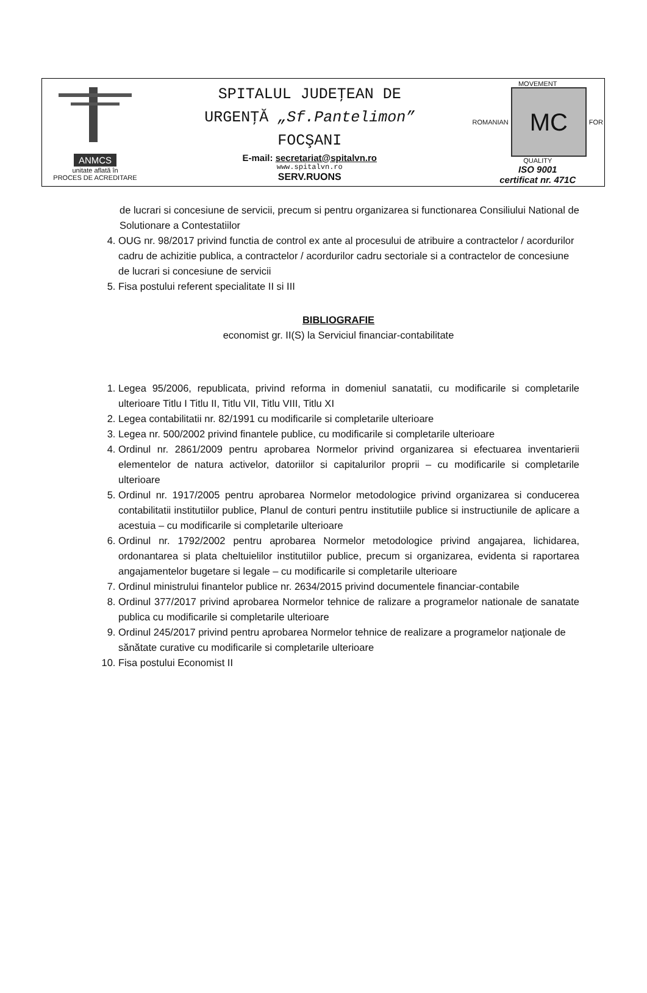| ANMCS unitate aflată în PROCES DE ACREDITARE | SPITALUL JUDEŢEAN DE URGENŢĂ „Sf.Pantelimon” FOCŞANI E-mail: secretariat@spitalvn.ro www.spitalvn.ro SERV.RUONS | MOVEMENT ROMANIAN MC FOR QUALITY ISO 9001 certificat nr. 471C |
de lucrari si concesiune de servicii, precum si pentru organizarea si functionarea Consiliului National de Solutionare a Contestatiilor
4. OUG nr. 98/2017 privind functia de control ex ante al procesului de atribuire a contractelor / acordurilor cadru de achizitie publica, a contractelor / acordurilor cadru sectoriale si a contractelor de concesiune de lucrari si concesiune de servicii
5. Fisa postului referent specialitate II si III
BIBLIOGRAFIE
economist gr. II(S) la Serviciul financiar-contabilitate
1. Legea 95/2006, republicata, privind reforma in domeniul sanatatii, cu modificarile si completarile ulterioare Titlu I Titlu II, Titlu VII, Titlu VIII, Titlu XI
2. Legea contabilitatii nr. 82/1991 cu modificarile si completarile ulterioare
3. Legea nr. 500/2002 privind finantele publice, cu modificarile si completarile ulterioare
4. Ordinul nr. 2861/2009 pentru aprobarea Normelor privind organizarea si efectuarea inventarierii elementelor de natura activelor, datoriilor si capitalurilor proprii – cu modificarile si completarile ulterioare
5. Ordinul nr. 1917/2005 pentru aprobarea Normelor metodologice privind organizarea si conducerea contabilitatii institutiilor publice, Planul de conturi pentru institutiile publice si instructiunile de aplicare a acestuia – cu modificarile si completarile ulterioare
6. Ordinul nr. 1792/2002 pentru aprobarea Normelor metodologice privind angajarea, lichidarea, ordonantarea si plata cheltuielilor institutiilor publice, precum si organizarea, evidenta si raportarea angajamentelor bugetare si legale – cu modificarile si completarile ulterioare
7. Ordinul ministrului finantelor publice nr. 2634/2015 privind documentele financiar-contabile
8. Ordinul 377/2017 privind aprobarea Normelor tehnice de ralizare a programelor nationale de sanatate publica cu modificarile si completarile ulterioare
9. Ordinul 245/2017 privind pentru aprobarea Normelor tehnice de realizare a programelor naţionale de sănătate curative cu modificarile si completarile ulterioare
10. Fisa postului Economist II